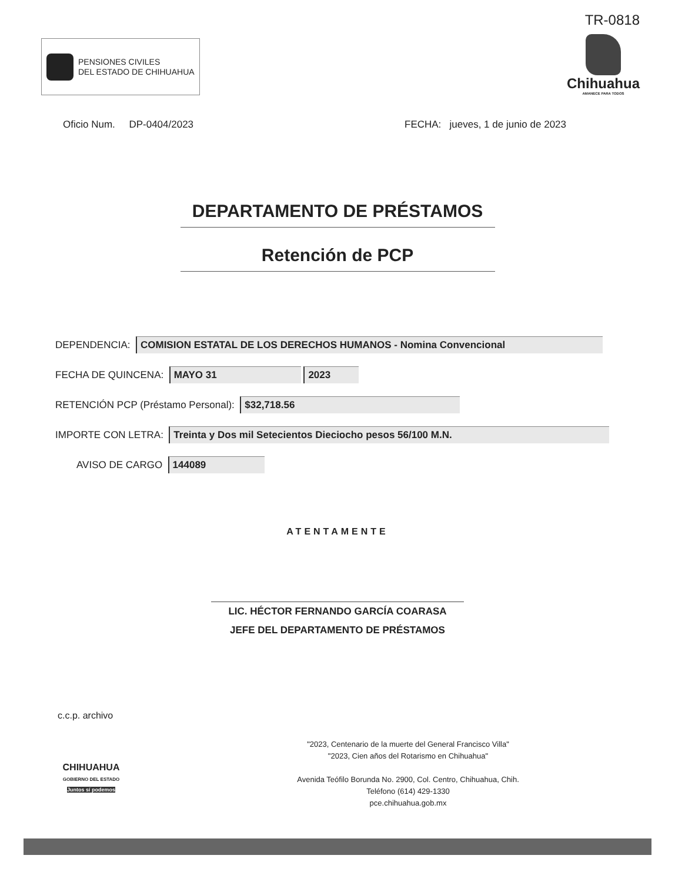PENSIONES CIVILES
DEL ESTADO DE CHIHUAHUA
TR-0818
Chihuahua
AMANECE PARA TODOS
Oficio Num. DP-0404/2023 FECHA: jueves, 1 de junio de 2023
DEPARTAMENTO DE PRÉSTAMOS
Retención de PCP
DEPENDENCIA: COMISION ESTATAL DE LOS DERECHOS HUMANOS - Nomina Convencional
FECHA DE QUINCENA: MAYO 31 2023
RETENCIÓN PCP (Préstamo Personal): $32,718.56
IMPORTE CON LETRA: Treinta y Dos mil Setecientos Dieciocho pesos 56/100 M.N.
AVISO DE CARGO 144089
ATENTAMENTE
LIC. HÉCTOR FERNANDO GARCÍA COARASA
JEFE DEL DEPARTAMENTO DE PRÉSTAMOS
c.c.p. archivo
CHIHUAHUA
GOBIERNO DEL ESTADO
Juntos sí podemos
"2023, Centenario de la muerte del General Francisco Villa"
"2023, Cien años del Rotarismo en Chihuahua"
Avenida Teófilo Borunda No. 2900, Col. Centro, Chihuahua, Chih.
Teléfono (614) 429-1330
pce.chihuahua.gob.mx